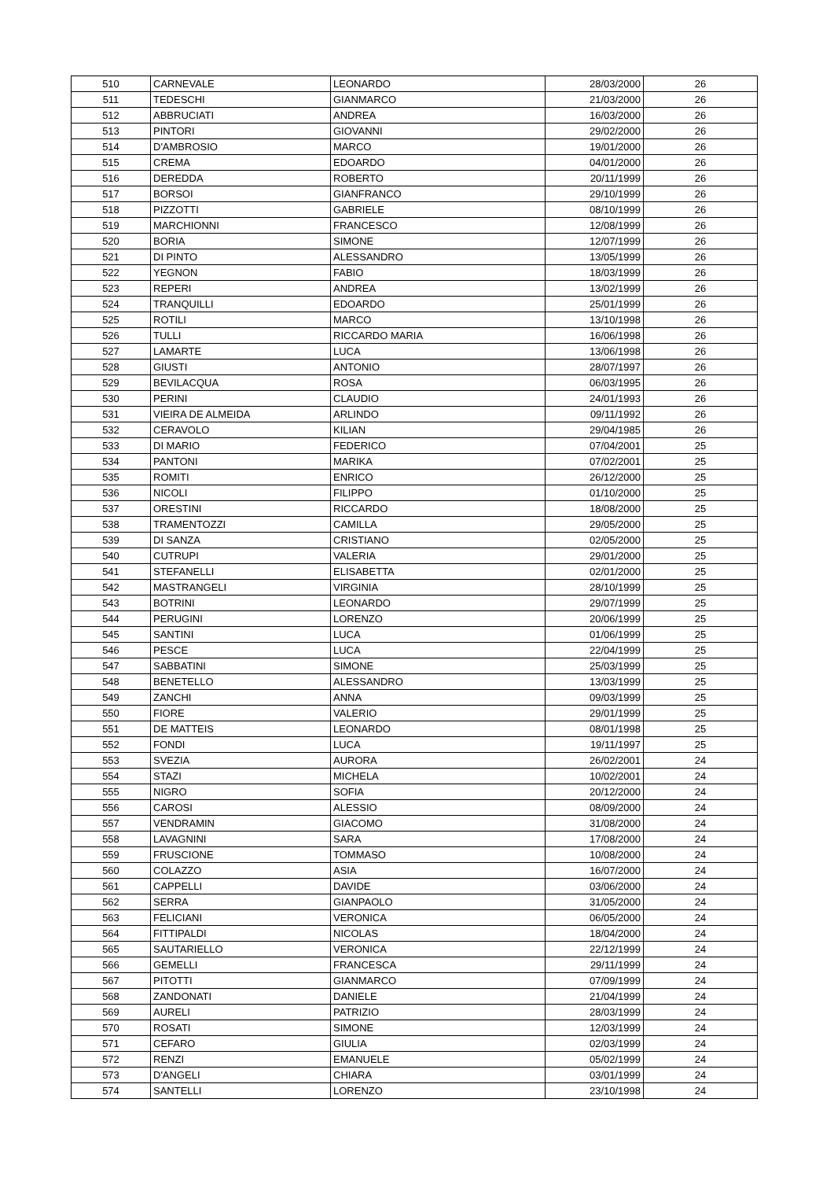| 510 | CARNEVALE | LEONARDO | 28/03/2000 | 26 |
| 511 | TEDESCHI | GIANMARCO | 21/03/2000 | 26 |
| 512 | ABBRUCIATI | ANDREA | 16/03/2000 | 26 |
| 513 | PINTORI | GIOVANNI | 29/02/2000 | 26 |
| 514 | D'AMBROSIO | MARCO | 19/01/2000 | 26 |
| 515 | CREMA | EDOARDO | 04/01/2000 | 26 |
| 516 | DEREDDA | ROBERTO | 20/11/1999 | 26 |
| 517 | BORSOI | GIANFRANCO | 29/10/1999 | 26 |
| 518 | PIZZOTTI | GABRIELE | 08/10/1999 | 26 |
| 519 | MARCHIONNI | FRANCESCO | 12/08/1999 | 26 |
| 520 | BORIA | SIMONE | 12/07/1999 | 26 |
| 521 | DI PINTO | ALESSANDRO | 13/05/1999 | 26 |
| 522 | YEGNON | FABIO | 18/03/1999 | 26 |
| 523 | REPERI | ANDREA | 13/02/1999 | 26 |
| 524 | TRANQUILLI | EDOARDO | 25/01/1999 | 26 |
| 525 | ROTILI | MARCO | 13/10/1998 | 26 |
| 526 | TULLI | RICCARDO MARIA | 16/06/1998 | 26 |
| 527 | LAMARTE | LUCA | 13/06/1998 | 26 |
| 528 | GIUSTI | ANTONIO | 28/07/1997 | 26 |
| 529 | BEVILACQUA | ROSA | 06/03/1995 | 26 |
| 530 | PERINI | CLAUDIO | 24/01/1993 | 26 |
| 531 | VIEIRA DE ALMEIDA | ARLINDO | 09/11/1992 | 26 |
| 532 | CERAVOLO | KILIAN | 29/04/1985 | 26 |
| 533 | DI MARIO | FEDERICO | 07/04/2001 | 25 |
| 534 | PANTONI | MARIKA | 07/02/2001 | 25 |
| 535 | ROMITI | ENRICO | 26/12/2000 | 25 |
| 536 | NICOLI | FILIPPO | 01/10/2000 | 25 |
| 537 | ORESTINI | RICCARDO | 18/08/2000 | 25 |
| 538 | TRAMENTOZZI | CAMILLA | 29/05/2000 | 25 |
| 539 | DI SANZA | CRISTIANO | 02/05/2000 | 25 |
| 540 | CUTRUPI | VALERIA | 29/01/2000 | 25 |
| 541 | STEFANELLI | ELISABETTA | 02/01/2000 | 25 |
| 542 | MASTRANGELI | VIRGINIA | 28/10/1999 | 25 |
| 543 | BOTRINI | LEONARDO | 29/07/1999 | 25 |
| 544 | PERUGINI | LORENZO | 20/06/1999 | 25 |
| 545 | SANTINI | LUCA | 01/06/1999 | 25 |
| 546 | PESCE | LUCA | 22/04/1999 | 25 |
| 547 | SABBATINI | SIMONE | 25/03/1999 | 25 |
| 548 | BENETELLO | ALESSANDRO | 13/03/1999 | 25 |
| 549 | ZANCHI | ANNA | 09/03/1999 | 25 |
| 550 | FIORE | VALERIO | 29/01/1999 | 25 |
| 551 | DE MATTEIS | LEONARDO | 08/01/1998 | 25 |
| 552 | FONDI | LUCA | 19/11/1997 | 25 |
| 553 | SVEZIA | AURORA | 26/02/2001 | 24 |
| 554 | STAZI | MICHELA | 10/02/2001 | 24 |
| 555 | NIGRO | SOFIA | 20/12/2000 | 24 |
| 556 | CAROSI | ALESSIO | 08/09/2000 | 24 |
| 557 | VENDRAMIN | GIACOMO | 31/08/2000 | 24 |
| 558 | LAVAGNINI | SARA | 17/08/2000 | 24 |
| 559 | FRUSCIONE | TOMMASO | 10/08/2000 | 24 |
| 560 | COLAZZO | ASIA | 16/07/2000 | 24 |
| 561 | CAPPELLI | DAVIDE | 03/06/2000 | 24 |
| 562 | SERRA | GIANPAOLO | 31/05/2000 | 24 |
| 563 | FELICIANI | VERONICA | 06/05/2000 | 24 |
| 564 | FITTIPALDI | NICOLAS | 18/04/2000 | 24 |
| 565 | SAUTARIELLO | VERONICA | 22/12/1999 | 24 |
| 566 | GEMELLI | FRANCESCA | 29/11/1999 | 24 |
| 567 | PITOTTI | GIANMARCO | 07/09/1999 | 24 |
| 568 | ZANDONATI | DANIELE | 21/04/1999 | 24 |
| 569 | AURELI | PATRIZIO | 28/03/1999 | 24 |
| 570 | ROSATI | SIMONE | 12/03/1999 | 24 |
| 571 | CEFARO | GIULIA | 02/03/1999 | 24 |
| 572 | RENZI | EMANUELE | 05/02/1999 | 24 |
| 573 | D'ANGELI | CHIARA | 03/01/1999 | 24 |
| 574 | SANTELLI | LORENZO | 23/10/1998 | 24 |